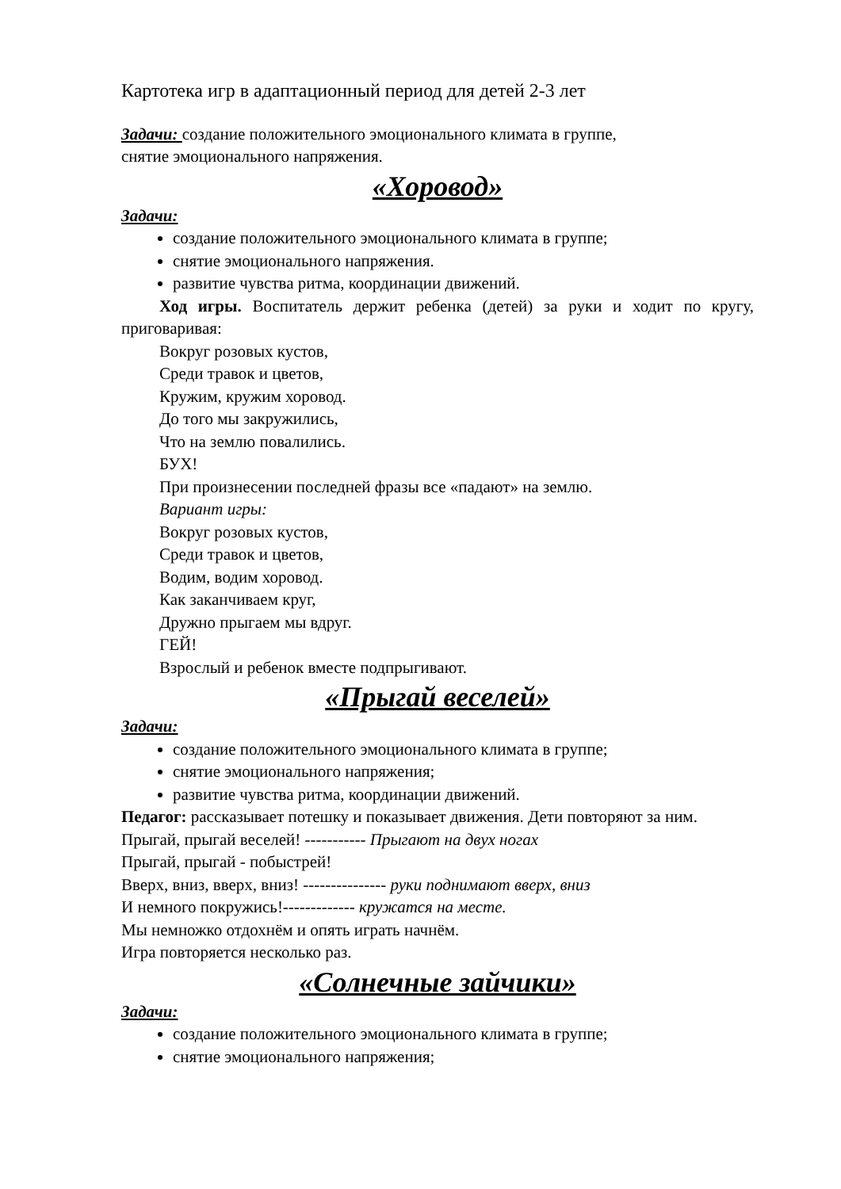Картотека игр в адаптационный период для детей 2-3 лет
Задачи: создание положительного эмоционального климата в группе,
снятие эмоционального напряжения.
«Хоровод»
Задачи:
создание положительного эмоционального климата в группе;
снятие эмоционального напряжения.
развитие чувства ритма, координации движений.
Ход игры. Воспитатель держит ребенка (детей) за руки и ходит по кругу, приговаривая:
Вокруг розовых кустов,
Среди травок и цветов,
Кружим, кружим хоровод.
До того мы закружились,
Что на землю повалились.
БУХ!
При произнесении последней фразы все «падают» на землю.
Вариант игры:
Вокруг розовых кустов,
Среди травок и цветов,
Водим, водим хоровод.
Как заканчиваем круг,
Дружно прыгаем мы вдруг.
ГЕЙ!
Взрослый и ребенок вместе подпрыгивают.
«Прыгай веселей»
Задачи:
создание положительного эмоционального климата в группе;
снятие эмоционального напряжения;
развитие чувства ритма, координации движений.
Педагог: рассказывает потешку и показывает движения. Дети повторяют за ним.
Прыгай, прыгай веселей! ----------- Прыгают на двух ногах
Прыгай, прыгай - побыстрей!
Вверх, вниз, вверх, вниз! --------------- руки поднимают вверх, вниз
И немного покружись!------------- кружатся на месте.
Мы немножко отдохнём и опять играть начнём.
Игра повторяется несколько раз.
«Солнечные зайчики»
Задачи:
создание положительного эмоционального климата в группе;
снятие эмоционального напряжения;